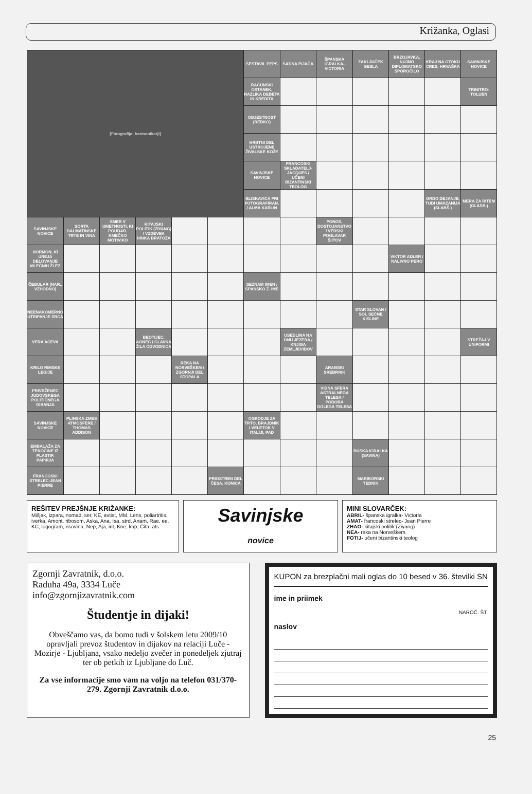Križanka, Oglasi
| [Fotografija: harmonikarji] | | | | | | SESTAVIL PEPS | SADNA PIJAČA | ŠPANSKA IGRALKA-VICTORIA | ZAKLJUČEK GESLA | BRZOJAVKA, NUJNO DIPLOMATSKO SPOROČILO | KRAJ NA OTOKU CRES, HRVAŠKA | SAVINJSKE NOVICE |
| | | | | | | RAČUNSKI OSTANEK, RAZLIKA DEBETA IN KREDITA | | | | | | TRINITRO-TOLUEN |
| | | | | | | OBJESTNOST (REDKO) | | | | | | |
| | | | | | | HRBTNI DEL USTROJENE ŽIVALSKE KOŽE | | | | | | |
| | | | | | | SAVINJSKE NOVICE | FRANCOSKI SKLADATELJ-JACQUES / UČENI BIZANTINSKI TEOLOG | | | | | |
| | | | | | | BLISKAVICA PRI FOTOGRAFIRAN. / ALMA KARLIN | | | | | GRDO DEJANJE, TUDI UMAZANIJA (SLABŠ.) | MERA ZA RITEM (GLASB.) |
| SAVINJSKE NOVICE | SORTA DALMATINSKE TRTE IN VINA | SMER V UMETNOSTI, KI POUDAR. KMEČKO MOTIVIKO | KITAJSKI POLITIK (ZIYANG) / VZDEVEK HINKA BRATOŽA | | | | | PONOS, DOSTOJANSTVO / VERSKI POGLAVAR ŠIITOV | | | | |
| HORMON, KI UREJA DELOVANJE MLEČNIH ŽLEZ | | | | | | | | | | VIKTOR ADLER / NALIVNO PERO | | |
| ČEBULAR (NAR., VZHODNO) | | | | | | SEZNAM IMEN / ŠPANSKO Ž. IME | | | | | | |
| NEENAKOMERNO UTRIPANJE SRCA | | | | | | | | | STAR SLOVAN / SOL SEČNE KISLINE | | | |
| VERA ACEVA | | | BEOTIJEC, AONEC / GLAVNA ŽILA ODVODNICA | | | | USEDLINA NA DNU JEZERA / KNJIGA ZEMLJEVIDOV | | | | | STREŽAJ V UNIFORMI |
| KRILO RIMSKE LEGIJE | | | | REKA NA NORVEŠKEM / ZGORNJI DEL STOPALA | | | | ARABSKI SREBRNIK | | | | |
| PRIVRŽENEC JUDOVSKEGA POLITIČNEGA GIBANJA | | | | | | | | VIDNA SFERA ASTRALNEGA TELESA / PODOBA GOLEGA TELESA | | | | |
| SAVINJSKE NOVICE | PLINSKA ZMES ATMOSFERE / THOMAS ADDISON | | | | | OGRODJE ZA TRTO, BRAJDNIK / VELETOK V ITALIJI, PAD | | | | | | |
| EMBALAŽA ZA TEKOČINE IZ PLASTIF. PAPIRJA | | | | | | | | | RUSKA IGRALKA (SAVINA) | | | |
| FRANCOSKI STRELEC-JEAN PIERRE | | | | | PRIOSTREN DEL ČESA, KONICA | | | | MARIBORSKI TEDNIK | | | |
REŠITEV PREJŠNJE KRIŽANKE:
Mišjak, izpara, nomad, ser, KE, avtist, MM, Lens, poliartritis, iverka, Amont, ribosom, Aska, Ana, Isa, strd, Anam, Rae, ee, KC, logogram, risovina, Nep, Aja, irit, Kne, kap, Čita, ats
Savinjske
novice
MINI SLOVARČEK:
ABRIL- španska igralka- Victoria
AMAT- francoski strelec- Jean Pierre
ZHAO- kitajski politik (Ziyang)
NEA- reka na Norveškem
FOTIJ- učeni bizantinski teolog
Zgornji Zavratnik, d.o.o.
Raduha 49a, 3334 Luče
info@zgornjizavratnik.com
Študentje in dijaki!
Obveščamo vas, da bomo tudi v šolskem letu 2009/10 opravljali prevoz študentov in dijakov na relaciji Luče - Mozirje - Ljubljana, vsako nedeljo zvečer in ponedeljek zjutraj ter ob petkih iz Ljubljane do Luč.
Za vse informacije smo vam na voljo na telefon 031/370-279. Zgornji Zavratnik d.o.o.
KUPON za brezplačni mali oglas do 10 besed v 36. številki SN
ime in priimek
NAROČ. ŠT.
naslov
25